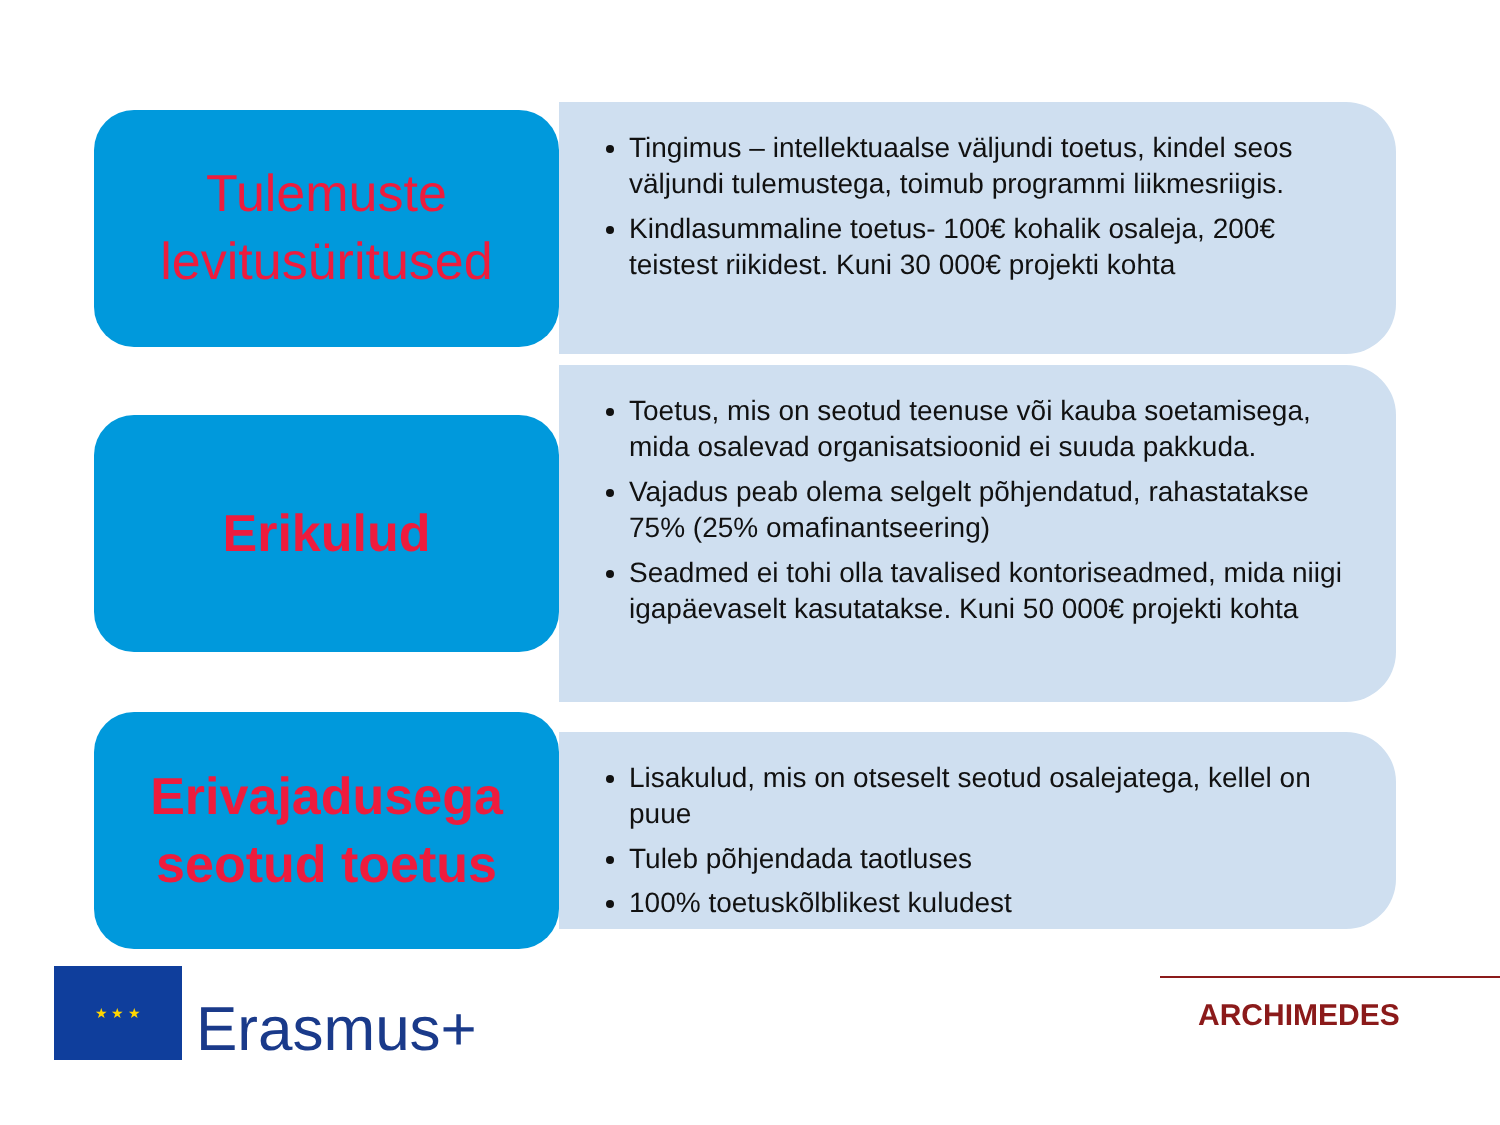Tulemuste
levitusüritused
Tingimus – intellektuaalse väljundi toetus, kindel seos väljundi tulemustega, toimub programmi liikmesriigis.
Kindlasummaline toetus- 100€ kohalik osaleja, 200€ teistest riikidest. Kuni 30 000€ projekti kohta
Erikulud
Toetus, mis on seotud teenuse või kauba soetamisega, mida osalevad organisatsioonid ei suuda pakkuda.
Vajadus peab olema selgelt põhjendatud, rahastatakse 75% (25% omafinantseering)
Seadmed ei tohi olla tavalised kontoriseadmed, mida niigi igapäevaselt kasutatakse. Kuni 50 000€ projekti kohta
Erivajadusega
seotud toetus
Lisakulud, mis on otseselt seotud osalejatega, kellel on puue
Tuleb põhjendada taotluses
100% toetuskõlblikest kuludest
★ ★ ★
Erasmus+
ARCHIMEDES